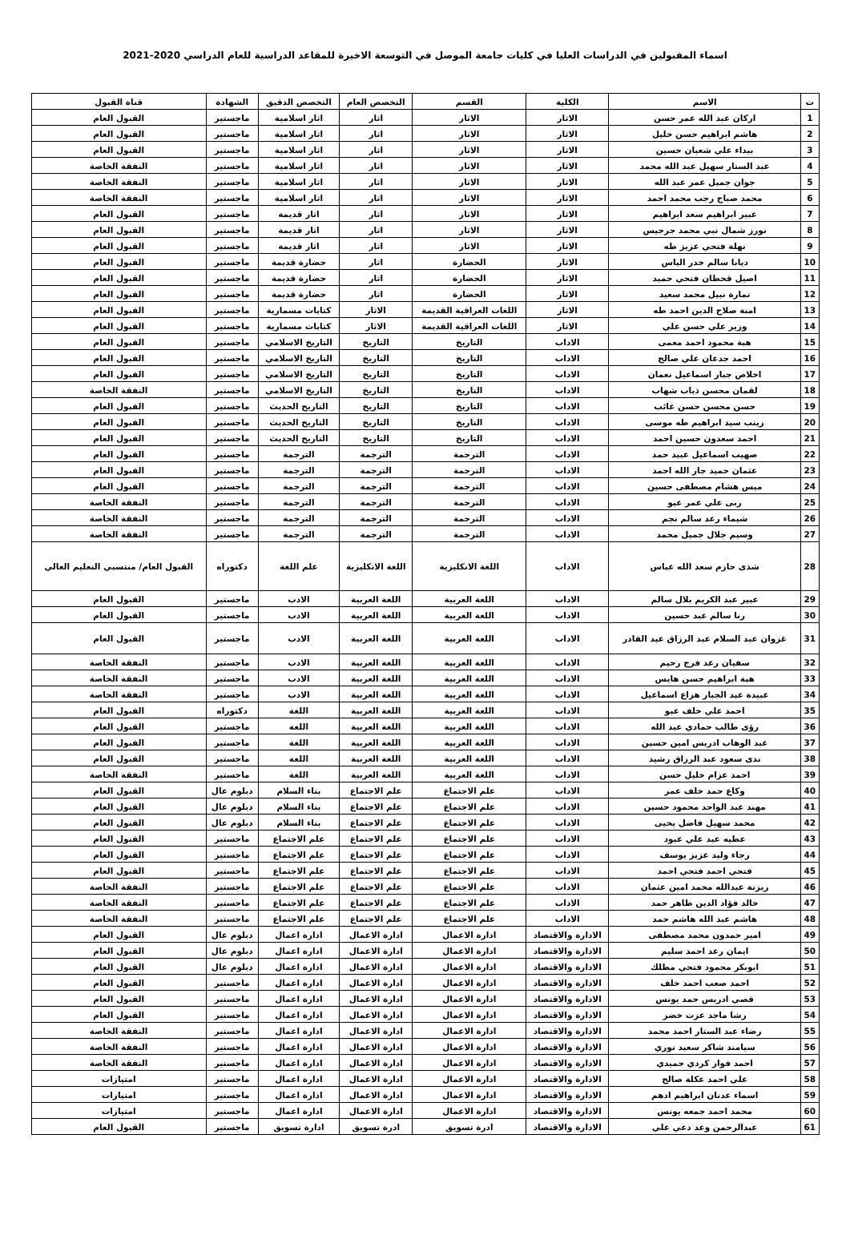اسماء المقبولين في الدراسات العليا في كليات جامعة الموصل في التوسعة الاخيرة للمقاعد الدراسية للعام الدراسي 2020-2021
| ت | الاسم | الكلية | القسم | التخصص العام | التخصص الدقيق | الشهادة | قناة القبول |
| --- | --- | --- | --- | --- | --- | --- | --- |
| 1 | اركان عبد الله عمر حسن | الاثار | الاثار | اثار | اثار اسلامية | ماجستير | القبول العام |
| 2 | هاشم ابراهيم حسن خليل | الاثار | الاثار | اثار | اثار اسلامية | ماجستير | القبول العام |
| 3 | بيداء علي شعبان حسين | الاثار | الاثار | اثار | اثار اسلامية | ماجستير | القبول العام |
| 4 | عبد الستار سهيل عبد الله محمد | الاثار | الاثار | اثار | اثار اسلامية | ماجستير | النفقة الخاصة |
| 5 | جوان جميل عمر عبد الله | الاثار | الاثار | اثار | اثار اسلامية | ماجستير | النفقة الخاصة |
| 6 | محمد صباح رجب محمد احمد | الاثار | الاثار | اثار | اثار اسلامية | ماجستير | النفقة الخاصة |
| 7 | عبير ابراهيم سعد ابراهيم | الاثار | الاثار | اثار | اثار قديمة | ماجستير | القبول العام |
| 8 | نورز شمال نبي محمد جرجيس | الاثار | الاثار | اثار | اثار قديمة | ماجستير | القبول العام |
| 9 | نهلة فتحي عزيز طه | الاثار | الاثار | اثار | اثار قديمة | ماجستير | القبول العام |
| 10 | ديانا سالم خدر الياس | الاثار | الحضارة | اثار | حضارة قديمة | ماجستير | القبول العام |
| 11 | اصيل قحطان فتحي حميد | الاثار | الحضارة | اثار | حضارة قديمة | ماجستير | القبول العام |
| 12 | تمارة نبيل محمد سعيد | الاثار | الحضارة | اثار | حضارة قديمة | ماجستير | القبول العام |
| 13 | امنة صلاح الدين احمد طه | الاثار | اللغات العراقية القديمة | الاثار | كتابات مسمارية | ماجستير | القبول العام |
| 14 | وزير علي حسن علي | الاثار | اللغات العراقية القديمة | الاثار | كتابات مسمارية | ماجستير | القبول العام |
| 15 | هبة محمود احمد معمى | الاداب | التاريخ | التاريخ | التاريخ الاسلامي | ماجستير | القبول العام |
| 16 | احمد جدعان علي صالح | الاداب | التاريخ | التاريخ | التاريخ الاسلامي | ماجستير | القبول العام |
| 17 | اخلاص جبار اسماعيل نعمان | الاداب | التاريخ | التاريخ | التاريخ الاسلامي | ماجستير | القبول العام |
| 18 | لقمان محسن ذياب شهاب | الاداب | التاريخ | التاريخ | التاريخ الاسلامي | ماجستير | النفقة الخاصة |
| 19 | حسن محسن حسن غائب | الاداب | التاريخ | التاريخ | التاريخ الحديث | ماجستير | القبول العام |
| 20 | زينب سيد ابراهيم طه موسى | الاداب | التاريخ | التاريخ | التاريخ الحديث | ماجستير | القبول العام |
| 21 | احمد سعدون حسين احمد | الاداب | التاريخ | التاريخ | التاريخ الحديث | ماجستير | القبول العام |
| 22 | صهيب اسماعيل عبيد حمد | الاداب | الترجمة | الترجمة | الترجمة | ماجستير | القبول العام |
| 23 | عثمان حميد جار الله احمد | الاداب | الترجمة | الترجمة | الترجمة | ماجستير | القبول العام |
| 24 | ميس هشام مصطفى حسين | الاداب | الترجمة | الترجمة | الترجمة | ماجستير | القبول العام |
| 25 | ربى علي عمر عبو | الاداب | الترجمة | الترجمة | الترجمة | ماجستير | النفقة الخاصة |
| 26 | شيماء رعد سالم نجم | الاداب | الترجمة | الترجمة | الترجمة | ماجستير | النفقة الخاصة |
| 27 | وسيم جلال جميل محمد | الاداب | الترجمة | الترجمة | الترجمة | ماجستير | النفقة الخاصة |
| 28 | شذى حازم سعد الله عباس | الاداب | اللغة الانكليزية | اللغة الانكليزية | علم اللغة | دكتوراه | القبول العام/ منتسبي التعليم العالي |
| 29 | عبير عبد الكريم بلال سالم | الاداب | اللغة العربية | اللغة العربية | الادب | ماجستير | القبول العام |
| 30 | رنا سالم عبد حسين | الاداب | اللغة العربية | اللغة العربية | الادب | ماجستير | القبول العام |
| 31 | غزوان عبد السلام عبد الرزاق عبد القادر | الاداب | اللغة العربية | اللغة العربية | الادب | ماجستير | القبول العام |
| 32 | سفيان رعد فرج رحيم | الاداب | اللغة العربية | اللغة العربية | الادب | ماجستير | النفقة الخاصة |
| 33 | هبة ابراهيم حسن هايس | الاداب | اللغة العربية | اللغة العربية | الادب | ماجستير | النفقة الخاصة |
| 34 | عبيدة عبد الجبار هزاع اسماعيل | الاداب | اللغة العربية | اللغة العربية | الادب | ماجستير | النفقة الخاصة |
| 35 | احمد علي خلف عبو | الاداب | اللغة العربية | اللغة العربية | اللغة | دكتوراه | القبول العام |
| 36 | رؤى طالب حمادي عبد الله | الاداب | اللغة العربية | اللغة العربية | اللغة | ماجستير | القبول العام |
| 37 | عبد الوهاب ادريس امين حسين | الاداب | اللغة العربية | اللغة العربية | اللغة | ماجستير | القبول العام |
| 38 | ندى سعود عبد الرزاق رشيد | الاداب | اللغة العربية | اللغة العربية | اللغة | ماجستير | القبول العام |
| 39 | احمد عزام خليل حسن | الاداب | اللغة العربية | اللغة العربية | اللغة | ماجستير | النفقة الخاصة |
| 40 | وكاع حمد خلف عمر | الاداب | علم الاجتماع | علم الاجتماع | بناء السلام | دبلوم عال | القبول العام |
| 41 | مهند عبد الواحد محمود حسين | الاداب | علم الاجتماع | علم الاجتماع | بناء السلام | دبلوم عال | القبول العام |
| 42 | محمد سهيل فاضل يحيى | الاداب | علم الاجتماع | علم الاجتماع | بناء السلام | دبلوم عال | القبول العام |
| 43 | عطيه عبد علي عبود | الاداب | علم الاجتماع | علم الاجتماع | علم الاجتماع | ماجستير | القبول العام |
| 44 | رجاء وليد عزيز يوسف | الاداب | علم الاجتماع | علم الاجتماع | علم الاجتماع | ماجستير | القبول العام |
| 45 | فتحي احمد فتحي احمد | الاداب | علم الاجتماع | علم الاجتماع | علم الاجتماع | ماجستير | القبول العام |
| 46 | ريزنة عبدالله محمد امين عثمان | الاداب | علم الاجتماع | علم الاجتماع | علم الاجتماع | ماجستير | النفقة الخاصة |
| 47 | خالد فؤاد الدين ظاهر حمد | الاداب | علم الاجتماع | علم الاجتماع | علم الاجتماع | ماجستير | النفقة الخاصة |
| 48 | هاشم عبد الله هاشم حمد | الاداب | علم الاجتماع | علم الاجتماع | علم الاجتماع | ماجستير | النفقة الخاصة |
| 49 | امير حمدون محمد مصطفى | الادارة والاقتصاد | ادارة الاعمال | ادارة الاعمال | ادارة اعمال | دبلوم عال | القبول العام |
| 50 | ايمان رعد احمد سليم | الادارة والاقتصاد | ادارة الاعمال | ادارة الاعمال | ادارة اعمال | دبلوم عال | القبول العام |
| 51 | ابوبكر محمود فتحي مطلك | الادارة والاقتصاد | ادارة الاعمال | ادارة الاعمال | ادارة اعمال | دبلوم عال | القبول العام |
| 52 | احمد صعب احمد خلف | الادارة والاقتصاد | ادارة الاعمال | ادارة الاعمال | ادارة اعمال | ماجستير | القبول العام |
| 53 | قصي ادريس حمد يونس | الادارة والاقتصاد | ادارة الاعمال | ادارة الاعمال | ادارة اعمال | ماجستير | القبول العام |
| 54 | رشا ماجد عزت خضر | الادارة والاقتصاد | ادارة الاعمال | ادارة الاعمال | ادارة اعمال | ماجستير | القبول العام |
| 55 | رضاء عبد الستار احمد محمد | الادارة والاقتصاد | ادارة الاعمال | ادارة الاعمال | ادارة اعمال | ماجستير | النفقة الخاصة |
| 56 | سيامند شاكر سعيد نوري | الادارة والاقتصاد | ادارة الاعمال | ادارة الاعمال | ادارة اعمال | ماجستير | النفقة الخاصة |
| 57 | احمد فواز كردي حميدي | الادارة والاقتصاد | ادارة الاعمال | ادارة الاعمال | ادارة اعمال | ماجستير | النفقة الخاصة |
| 58 | علي احمد عكلة صالح | الادارة والاقتصاد | ادارة الاعمال | ادارة الاعمال | ادارة اعمال | ماجستير | امتيازات |
| 59 | اسماء عدنان ابراهيم ادهم | الادارة والاقتصاد | ادارة الاعمال | ادارة الاعمال | ادارة اعمال | ماجستير | امتيازات |
| 60 | محمد احمد جمعه يونس | الادارة والاقتصاد | ادارة الاعمال | ادارة الاعمال | ادارة اعمال | ماجستير | امتيازات |
| 61 | عبدالرحمن وعد دعي علي | الادارة والاقتصاد | ادرة تسويق | ادرة تسويق | ادارة تسويق | ماجستير | القبول العام |